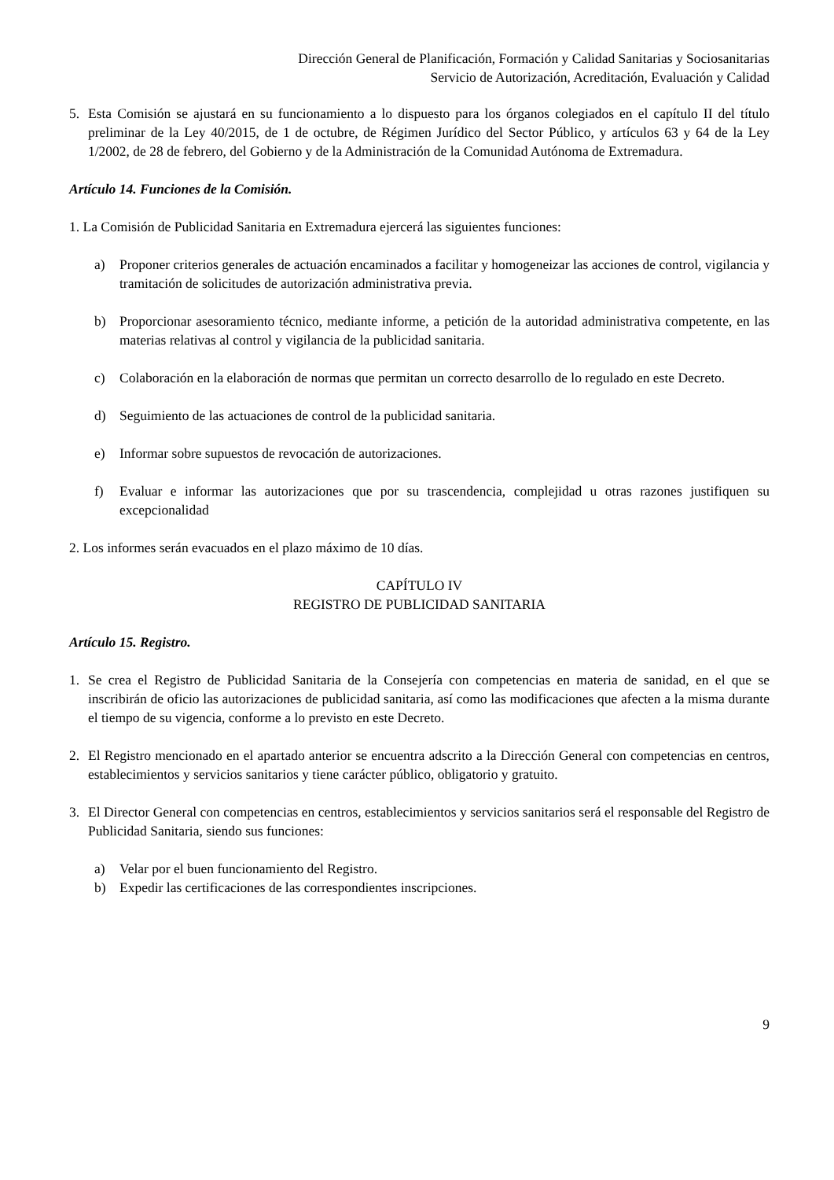Dirección General de Planificación, Formación y Calidad Sanitarias y Sociosanitarias
Servicio de Autorización, Acreditación, Evaluación y Calidad
5. Esta Comisión se ajustará en su funcionamiento a lo dispuesto para los órganos colegiados en el capítulo II del título preliminar de la Ley 40/2015, de 1 de octubre, de Régimen Jurídico del Sector Público, y artículos 63 y 64 de la Ley 1/2002, de 28 de febrero, del Gobierno y de la Administración de la Comunidad Autónoma de Extremadura.
Artículo 14. Funciones de la Comisión.
1. La Comisión de Publicidad Sanitaria en Extremadura ejercerá las siguientes funciones:
a) Proponer criterios generales de actuación encaminados a facilitar y homogeneizar las acciones de control, vigilancia y tramitación de solicitudes de autorización administrativa previa.
b) Proporcionar asesoramiento técnico, mediante informe, a petición de la autoridad administrativa competente, en las materias relativas al control y vigilancia de la publicidad sanitaria.
c) Colaboración en la elaboración de normas que permitan un correcto desarrollo de lo regulado en este Decreto.
d) Seguimiento de las actuaciones de control de la publicidad sanitaria.
e) Informar sobre supuestos de revocación de autorizaciones.
f) Evaluar e informar las autorizaciones que por su trascendencia, complejidad u otras razones justifiquen su excepcionalidad
2. Los informes serán evacuados en el plazo máximo de 10 días.
CAPÍTULO IV
REGISTRO DE PUBLICIDAD SANITARIA
Artículo 15. Registro.
1. Se crea el Registro de Publicidad Sanitaria de la Consejería con competencias en materia de sanidad, en el que se inscribirán de oficio las autorizaciones de publicidad sanitaria, así como las modificaciones que afecten a la misma durante el tiempo de su vigencia, conforme a lo previsto en este Decreto.
2. El Registro mencionado en el apartado anterior se encuentra adscrito a la Dirección General con competencias en centros, establecimientos y servicios sanitarios y tiene carácter público, obligatorio y gratuito.
3. El Director General con competencias en centros, establecimientos y servicios sanitarios será el responsable del Registro de Publicidad Sanitaria, siendo sus funciones:
a) Velar por el buen funcionamiento del Registro.
b) Expedir las certificaciones de las correspondientes inscripciones.
9